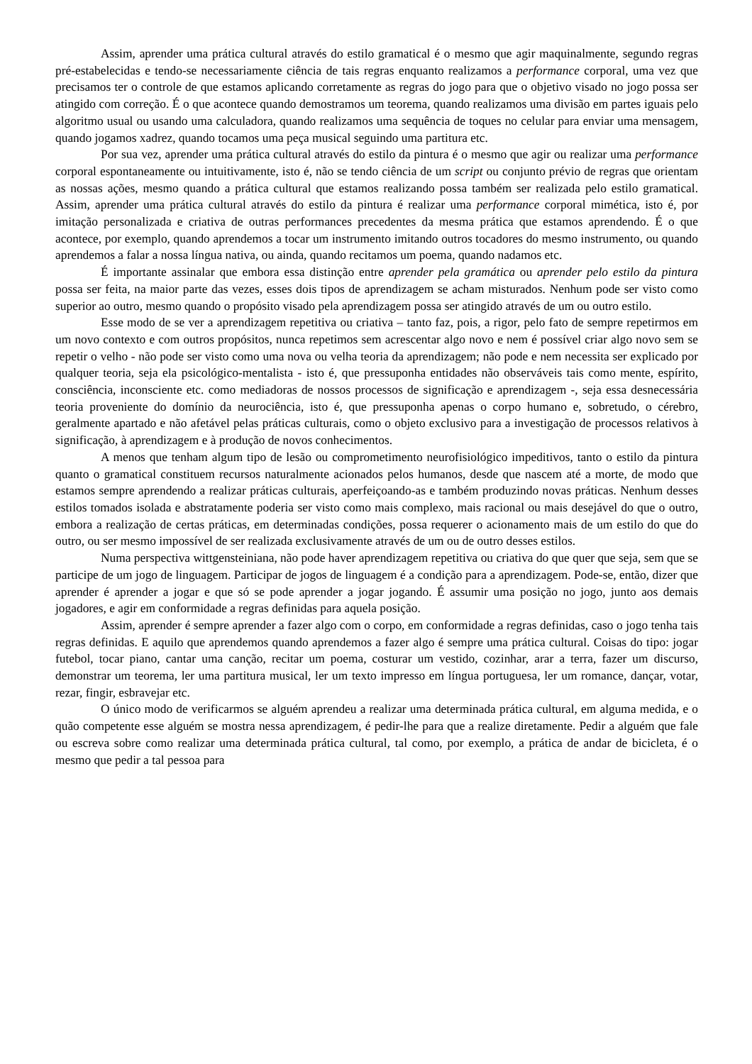Assim, aprender uma prática cultural através do estilo gramatical é o mesmo que agir maquinalmente, segundo regras pré-estabelecidas e tendo-se necessariamente ciência de tais regras enquanto realizamos a performance corporal, uma vez que precisamos ter o controle de que estamos aplicando corretamente as regras do jogo para que o objetivo visado no jogo possa ser atingido com correção. É o que acontece quando demostramos um teorema, quando realizamos uma divisão em partes iguais pelo algoritmo usual ou usando uma calculadora, quando realizamos uma sequência de toques no celular para enviar uma mensagem, quando jogamos xadrez, quando tocamos uma peça musical seguindo uma partitura etc.
Por sua vez, aprender uma prática cultural através do estilo da pintura é o mesmo que agir ou realizar uma performance corporal espontaneamente ou intuitivamente, isto é, não se tendo ciência de um script ou conjunto prévio de regras que orientam as nossas ações, mesmo quando a prática cultural que estamos realizando possa também ser realizada pelo estilo gramatical. Assim, aprender uma prática cultural através do estilo da pintura é realizar uma performance corporal mimética, isto é, por imitação personalizada e criativa de outras performances precedentes da mesma prática que estamos aprendendo. É o que acontece, por exemplo, quando aprendemos a tocar um instrumento imitando outros tocadores do mesmo instrumento, ou quando aprendemos a falar a nossa língua nativa, ou ainda, quando recitamos um poema, quando nadamos etc.
É importante assinalar que embora essa distinção entre aprender pela gramática ou aprender pelo estilo da pintura possa ser feita, na maior parte das vezes, esses dois tipos de aprendizagem se acham misturados. Nenhum pode ser visto como superior ao outro, mesmo quando o propósito visado pela aprendizagem possa ser atingido através de um ou outro estilo.
Esse modo de se ver a aprendizagem repetitiva ou criativa – tanto faz, pois, a rigor, pelo fato de sempre repetirmos em um novo contexto e com outros propósitos, nunca repetimos sem acrescentar algo novo e nem é possível criar algo novo sem se repetir o velho - não pode ser visto como uma nova ou velha teoria da aprendizagem; não pode e nem necessita ser explicado por qualquer teoria, seja ela psicológico-mentalista - isto é, que pressuponha entidades não observáveis tais como mente, espírito, consciência, inconsciente etc. como mediadoras de nossos processos de significação e aprendizagem -, seja essa desnecessária teoria proveniente do domínio da neurociência, isto é, que pressuponha apenas o corpo humano e, sobretudo, o cérebro, geralmente apartado e não afetável pelas práticas culturais, como o objeto exclusivo para a investigação de processos relativos à significação, à aprendizagem e à produção de novos conhecimentos.
A menos que tenham algum tipo de lesão ou comprometimento neurofisiológico impeditivos, tanto o estilo da pintura quanto o gramatical constituem recursos naturalmente acionados pelos humanos, desde que nascem até a morte, de modo que estamos sempre aprendendo a realizar práticas culturais, aperfeiçoando-as e também produzindo novas práticas. Nenhum desses estilos tomados isolada e abstratamente poderia ser visto como mais complexo, mais racional ou mais desejável do que o outro, embora a realização de certas práticas, em determinadas condições, possa requerer o acionamento mais de um estilo do que do outro, ou ser mesmo impossível de ser realizada exclusivamente através de um ou de outro desses estilos.
Numa perspectiva wittgensteiniana, não pode haver aprendizagem repetitiva ou criativa do que quer que seja, sem que se participe de um jogo de linguagem. Participar de jogos de linguagem é a condição para a aprendizagem. Pode-se, então, dizer que aprender é aprender a jogar e que só se pode aprender a jogar jogando. É assumir uma posição no jogo, junto aos demais jogadores, e agir em conformidade a regras definidas para aquela posição.
Assim, aprender é sempre aprender a fazer algo com o corpo, em conformidade a regras definidas, caso o jogo tenha tais regras definidas. E aquilo que aprendemos quando aprendemos a fazer algo é sempre uma prática cultural. Coisas do tipo: jogar futebol, tocar piano, cantar uma canção, recitar um poema, costurar um vestido, cozinhar, arar a terra, fazer um discurso, demonstrar um teorema, ler uma partitura musical, ler um texto impresso em língua portuguesa, ler um romance, dançar, votar, rezar, fingir, esbravejar etc.
O único modo de verificarmos se alguém aprendeu a realizar uma determinada prática cultural, em alguma medida, e o quão competente esse alguém se mostra nessa aprendizagem, é pedir-lhe para que a realize diretamente. Pedir a alguém que fale ou escreva sobre como realizar uma determinada prática cultural, tal como, por exemplo, a prática de andar de bicicleta, é o mesmo que pedir a tal pessoa para